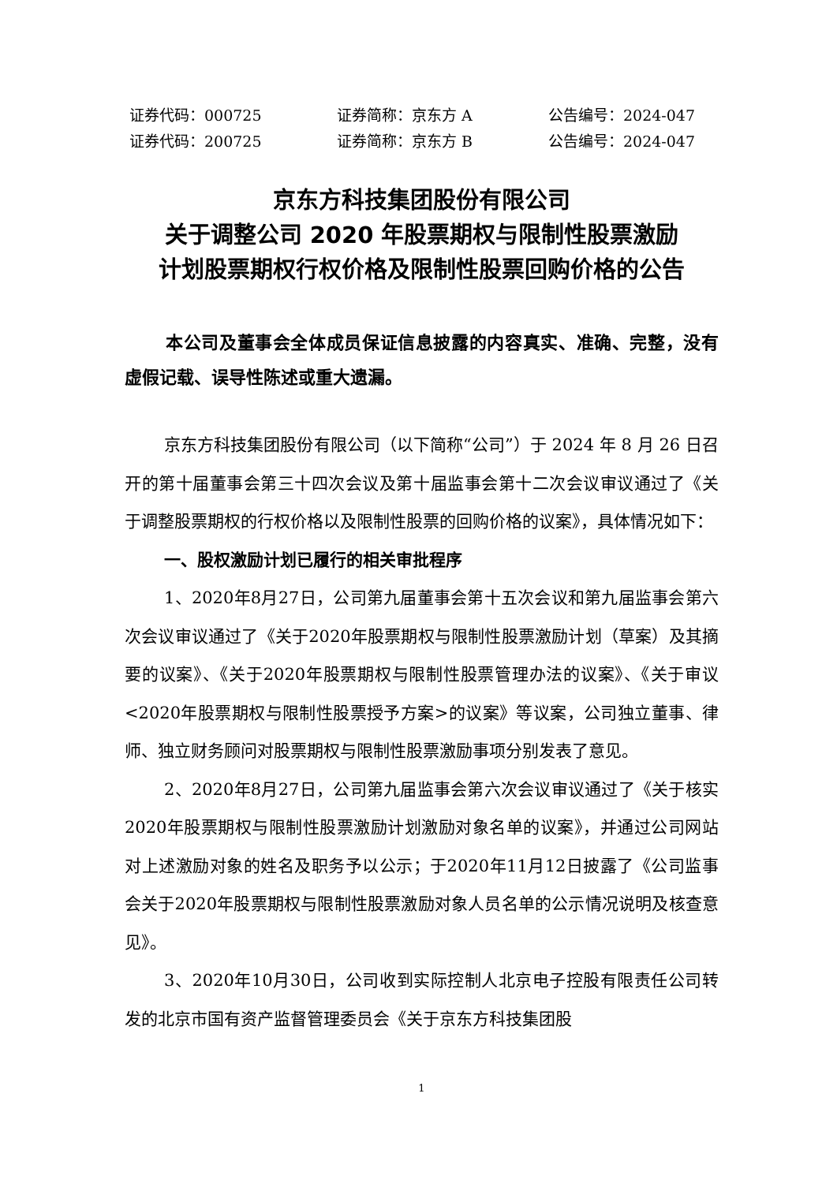证券代码：000725 证券简称：京东方 A 公告编号：2024-047
证券代码：200725 证券简称：京东方 B 公告编号：2024-047
京东方科技集团股份有限公司
关于调整公司 2020 年股票期权与限制性股票激励
计划股票期权行权价格及限制性股票回购价格的公告
本公司及董事会全体成员保证信息披露的内容真实、准确、完整，没有虚假记载、误导性陈述或重大遗漏。
京东方科技集团股份有限公司（以下简称“公司”）于 2024 年 8 月 26 日召开的第十届董事会第三十四次会议及第十届监事会第十二次会议审议通过了《关于调整股票期权的行权价格以及限制性股票的回购价格的议案》，具体情况如下：
一、股权激励计划已履行的相关审批程序
1、2020年8月27日，公司第九届董事会第十五次会议和第九届监事会第六次会议审议通过了《关于2020年股票期权与限制性股票激励计划（草案）及其摘要的议案》、《关于2020年股票期权与限制性股票管理办法的议案》、《关于审议<2020年股票期权与限制性股票授予方案>的议案》等议案，公司独立董事、律师、独立财务顾问对股票期权与限制性股票激励事项分别发表了意见。
2、2020年8月27日，公司第九届监事会第六次会议审议通过了《关于核实2020年股票期权与限制性股票激励计划激励对象名单的议案》，并通过公司网站对上述激励对象的姓名及职务予以公示；于2020年11月12日披露了《公司监事会关于2020年股票期权与限制性股票激励对象人员名单的公示情况说明及核查意见》。
3、2020年10月30日，公司收到实际控制人北京电子控股有限责任公司转发的北京市国有资产监督管理委员会《关于京东方科技集团股
1